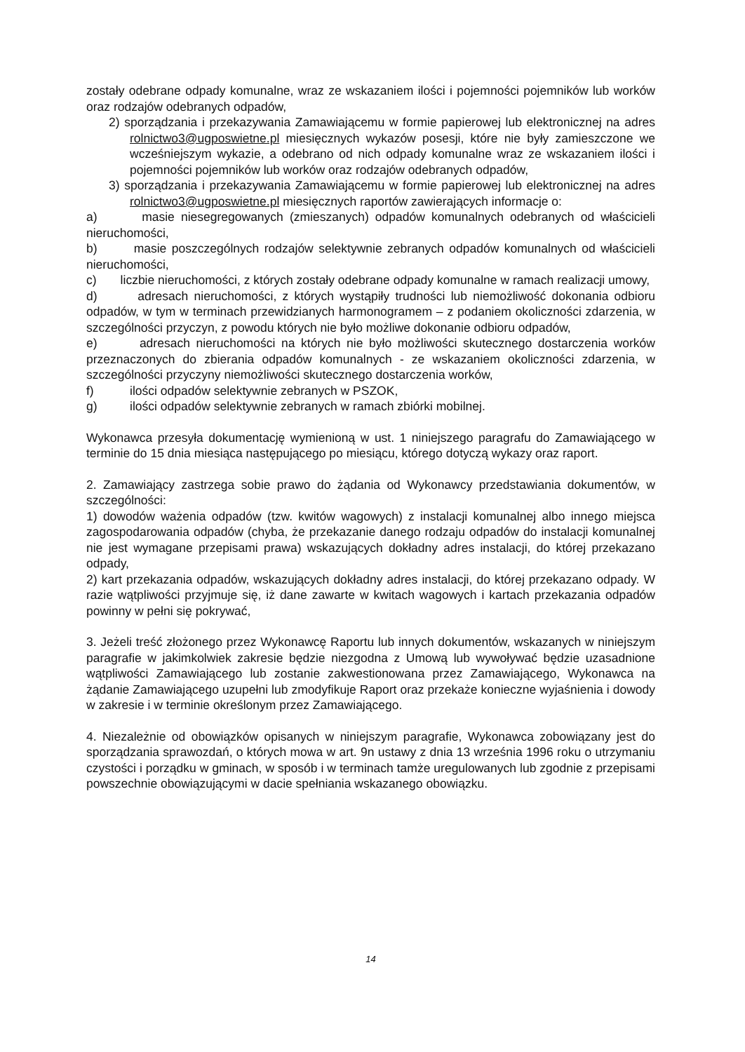zostały odebrane odpady komunalne, wraz ze wskazaniem ilości i pojemności pojemników lub worków oraz rodzajów odebranych odpadów,
2) sporządzania i przekazywania Zamawiającemu w formie papierowej lub elektronicznej na adres rolnictwo3@ugposwietne.pl miesięcznych wykazów posesji, które nie były zamieszczone we wcześniejszym wykazie, a odebrano od nich odpady komunalne wraz ze wskazaniem ilości i pojemności pojemników lub worków oraz rodzajów odebranych odpadów,
3) sporządzania i przekazywania Zamawiającemu w formie papierowej lub elektronicznej na adres rolnictwo3@ugposwietne.pl miesięcznych raportów zawierających informacje o:
a) masie niesegregowanych (zmieszanych) odpadów komunalnych odebranych od właścicieli nieruchomości,
b) masie poszczególnych rodzajów selektywnie zebranych odpadów komunalnych od właścicieli nieruchomości,
c) liczbie nieruchomości, z których zostały odebrane odpady komunalne w ramach realizacji umowy,
d) adresach nieruchomości, z których wystąpiły trudności lub niemożliwość dokonania odbioru odpadów, w tym w terminach przewidzianych harmonogramem – z podaniem okoliczności zdarzenia, w szczególności przyczyn, z powodu których nie było możliwe dokonanie odbioru odpadów,
e) adresach nieruchomości na których nie było możliwości skutecznego dostarczenia worków przeznaczonych do zbierania odpadów komunalnych - ze wskazaniem okoliczności zdarzenia, w szczególności przyczyny niemożliwości skutecznego dostarczenia worków,
f) ilości odpadów selektywnie zebranych w PSZOK,
g) ilości odpadów selektywnie zebranych w ramach zbiórki mobilnej.
Wykonawca przesyła dokumentację wymienioną w ust. 1 niniejszego paragrafu do Zamawiającego w terminie do 15 dnia miesiąca następującego po miesiącu, którego dotyczą wykazy oraz raport.
2. Zamawiający zastrzega sobie prawo do żądania od Wykonawcy przedstawiania dokumentów, w szczególności:
1) dowodów ważenia odpadów (tzw. kwitów wagowych) z instalacji komunalnej albo innego miejsca zagospodarowania odpadów (chyba, że przekazanie danego rodzaju odpadów do instalacji komunalnej nie jest wymagane przepisami prawa) wskazujących dokładny adres instalacji, do której przekazano odpady,
2) kart przekazania odpadów, wskazujących dokładny adres instalacji, do której przekazano odpady. W razie wątpliwości przyjmuje się, iż dane zawarte w kwitach wagowych i kartach przekazania odpadów powinny w pełni się pokrywać,
3. Jeżeli treść złożonego przez Wykonawcę Raportu lub innych dokumentów, wskazanych w niniejszym paragrafie w jakimkolwiek zakresie będzie niezgodna z Umową lub wywoływać będzie uzasadnione wątpliwości Zamawiającego lub zostanie zakwestionowana przez Zamawiającego, Wykonawca na żądanie Zamawiającego uzupełni lub zmodyfikuje Raport oraz przekaże konieczne wyjaśnienia i dowody w zakresie i w terminie określonym przez Zamawiającego.
4. Niezależnie od obowiązków opisanych w niniejszym paragrafie, Wykonawca zobowiązany jest do sporządzania sprawozdań, o których mowa w art. 9n ustawy z dnia 13 września 1996 roku o utrzymaniu czystości i porządku w gminach, w sposób i w terminach tamże uregulowanych lub zgodnie z przepisami powszechnie obowiązującymi w dacie spełniania wskazanego obowiązku.
14